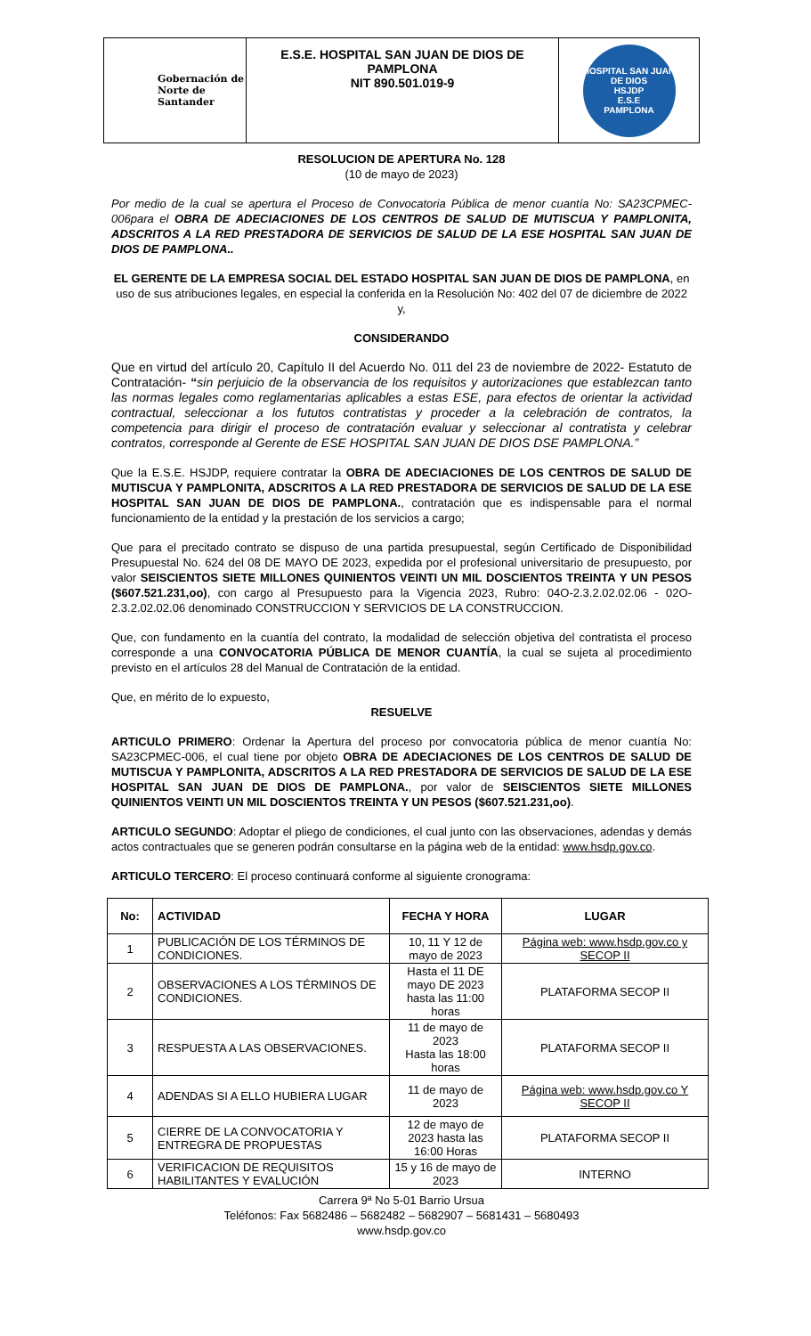| Gobernación de Norte de Santander | E.S.E. HOSPITAL SAN JUAN DE DIOS DE PAMPLONA NIT 890.501.019-9 | HOSPITAL SAN JUAN DE DIOS HSJDP E.S.E PAMPLONA |
RESOLUCION DE APERTURA No. 128
(10 de mayo de 2023)
Por medio de la cual se apertura el Proceso de Convocatoria Pública de menor cuantía No: SA23CPMEC-006para el OBRA DE ADECIACIONES DE LOS CENTROS DE SALUD DE MUTISCUA Y PAMPLONITA, ADSCRITOS A LA RED PRESTADORA DE SERVICIOS DE SALUD DE LA ESE HOSPITAL SAN JUAN DE DIOS DE PAMPLONA..
EL GERENTE DE LA EMPRESA SOCIAL DEL ESTADO HOSPITAL SAN JUAN DE DIOS DE PAMPLONA, en uso de sus atribuciones legales, en especial la conferida en la Resolución No: 402 del 07 de diciembre de 2022 y,
CONSIDERANDO
Que en virtud del artículo 20, Capítulo II del Acuerdo No. 011 del 23 de noviembre de 2022- Estatuto de Contratación- “sin perjuicio de la observancia de los requisitos y autorizaciones que establezcan tanto las normas legales como reglamentarias aplicables a estas ESE, para efectos de orientar la actividad contractual, seleccionar a los fututos contratistas y proceder a la celebración de contratos, la competencia para dirigir el proceso de contratación evaluar y seleccionar al contratista y celebrar contratos, corresponde al Gerente de ESE HOSPITAL SAN JUAN DE DIOS DSE PAMPLONA.”
Que la E.S.E. HSJDP, requiere contratar la OBRA DE ADECIACIONES DE LOS CENTROS DE SALUD DE MUTISCUA Y PAMPLONITA, ADSCRITOS A LA RED PRESTADORA DE SERVICIOS DE SALUD DE LA ESE HOSPITAL SAN JUAN DE DIOS DE PAMPLONA., contratación que es indispensable para el normal funcionamiento de la entidad y la prestación de los servicios a cargo;
Que para el precitado contrato se dispuso de una partida presupuestal, según Certificado de Disponibilidad Presupuestal No. 624 del 08 DE MAYO DE 2023, expedida por el profesional universitario de presupuesto, por valor SEISCIENTOS SIETE MILLONES QUINIENTOS VEINTI UN MIL DOSCIENTOS TREINTA Y UN PESOS ($607.521.231,oo), con cargo al Presupuesto para la Vigencia 2023, Rubro: 04O-2.3.2.02.02.06 - 02O-2.3.2.02.02.06 denominado CONSTRUCCION Y SERVICIOS DE LA CONSTRUCCION.
Que, con fundamento en la cuantía del contrato, la modalidad de selección objetiva del contratista el proceso corresponde a una CONVOCATORIA PÚBLICA DE MENOR CUANTÍA, la cual se sujeta al procedimiento previsto en el artículos 28 del Manual de Contratación de la entidad.
Que, en mérito de lo expuesto,
RESUELVE
ARTICULO PRIMERO: Ordenar la Apertura del proceso por convocatoria pública de menor cuantía No: SA23CPMEC-006, el cual tiene por objeto OBRA DE ADECIACIONES DE LOS CENTROS DE SALUD DE MUTISCUA Y PAMPLONITA, ADSCRITOS A LA RED PRESTADORA DE SERVICIOS DE SALUD DE LA ESE HOSPITAL SAN JUAN DE DIOS DE PAMPLONA., por valor de SEISCIENTOS SIETE MILLONES QUINIENTOS VEINTI UN MIL DOSCIENTOS TREINTA Y UN PESOS ($607.521.231,oo).
ARTICULO SEGUNDO: Adoptar el pliego de condiciones, el cual junto con las observaciones, adendas y demás actos contractuales que se generen podrán consultarse en la página web de la entidad: www.hsdp.gov.co.
ARTICULO TERCERO: El proceso continuará conforme al siguiente cronograma:
| No: | ACTIVIDAD | FECHA Y HORA | LUGAR |
| --- | --- | --- | --- |
| 1 | PUBLICACIÓN DE LOS TÉRMINOS DE CONDICIONES. | 10, 11 Y 12 de mayo de 2023 | Página web: www.hsdp.gov.co y SECOP II |
| 2 | OBSERVACIONES A LOS TÉRMINOS DE CONDICIONES. | Hasta el 11 DE mayo DE 2023 hasta las 11:00 horas | PLATAFORMA SECOP II |
| 3 | RESPUESTA A LAS OBSERVACIONES. | 11 de mayo de 2023 Hasta las 18:00 horas | PLATAFORMA SECOP II |
| 4 | ADENDAS SI A ELLO HUBIERA LUGAR | 11 de mayo de 2023 | Página web: www.hsdp.gov.co Y SECOP II |
| 5 | CIERRE DE LA CONVOCATORIA Y ENTREGRA DE PROPUESTAS | 12 de mayo de 2023 hasta las 16:00 Horas | PLATAFORMA SECOP II |
| 6 | VERIFICACION DE REQUISITOS HABILITANTES Y EVALUCIÓN | 15 y 16 de mayo de 2023 | INTERNO |
Carrera 9ª No 5-01 Barrio Ursua
Teléfonos: Fax 5682486 – 5682482 – 5682907 – 5681431 – 5680493
www.hsdp.gov.co